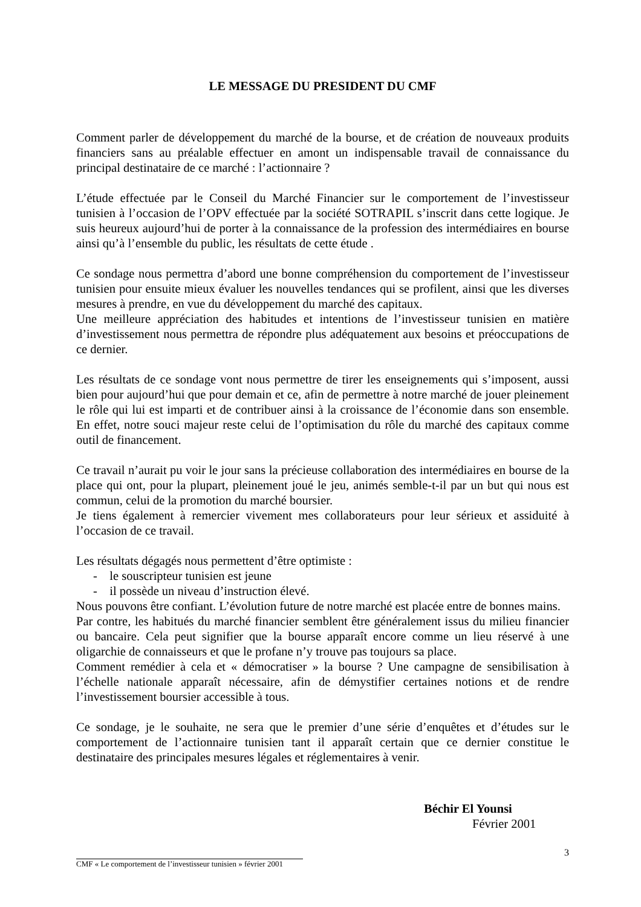LE MESSAGE DU PRESIDENT DU CMF
Comment parler de développement du marché de la bourse, et de création de nouveaux produits financiers sans au préalable effectuer en amont un indispensable travail de connaissance du principal destinataire de ce marché : l’actionnaire ?
L’étude effectuée par le Conseil du Marché Financier sur le comportement de l’investisseur tunisien à l’occasion de l’OPV effectuée par la société SOTRAPIL s’inscrit dans cette logique. Je suis heureux aujourd’hui de porter à la connaissance de la profession des intermédiaires en bourse ainsi qu’à l’ensemble du public, les résultats de cette étude .
Ce sondage nous permettra d’abord une bonne compréhension du comportement de l’investisseur tunisien pour ensuite mieux évaluer les nouvelles tendances qui se profilent, ainsi que les diverses mesures à prendre, en vue du développement du marché des capitaux.
Une meilleure appréciation des habitudes et intentions de l’investisseur tunisien en matière d’investissement nous permettra de répondre plus adéquatement aux besoins et préoccupations de ce dernier.
Les résultats de ce sondage vont nous permettre de tirer les enseignements qui s’imposent, aussi bien pour aujourd’hui que pour demain et ce, afin de permettre à notre marché de jouer pleinement le rôle qui lui est imparti et de contribuer ainsi à la croissance de l’économie dans son ensemble. En effet, notre souci majeur reste celui de l’optimisation du rôle du marché des capitaux comme outil de financement.
Ce travail n’aurait pu voir le jour sans la précieuse collaboration des intermédiaires en bourse de la place qui ont, pour la plupart, pleinement joué le jeu, animés semble-t-il par un but qui nous est commun, celui de la promotion du marché boursier.
Je tiens également à remercier vivement mes collaborateurs pour leur sérieux et assiduité à l’occasion de ce travail.
Les résultats dégagés nous permettent d’être optimiste :
- le souscripteur tunisien est jeune
- il possède un niveau d’instruction élevé.
Nous pouvons être confiant. L’évolution future de notre marché est placée entre de bonnes mains.
Par contre, les habitués du marché financier semblent être généralement issus du milieu financier ou bancaire. Cela peut signifier que la bourse apparaît encore comme un lieu réservé à une oligarchie de connaisseurs et que le profane n’y trouve pas toujours sa place.
Comment remédier à cela et « démocratiser » la bourse ? Une campagne de sensibilisation à l’échelle nationale apparaît nécessaire, afin de démystifier certaines notions et de rendre l’investissement boursier accessible à tous.
Ce sondage, je le souhaite, ne sera que le premier d’une série d’enquêtes et d’études sur le comportement de l’actionnaire tunisien tant il apparaît certain que ce dernier constitue le destinataire des principales mesures légales et réglementaires à venir.
Béchir El Younsi
Février 2001
3
CMF « Le comportement de l’investisseur tunisien » février 2001